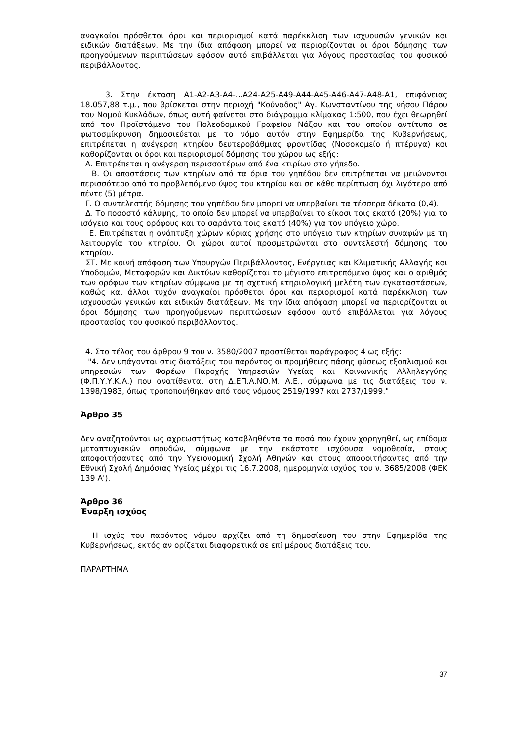αναγκαίοι πρόσθετοι όροι και περιορισμοί κατά παρέκκλιση των ισχυουσών γενικών και ειδικών διατάξεων. Με την ίδια απόφαση μπορεί να περιορίζονται οι όροι δόμησης των προηγούμενων περιπτώσεων εφόσον αυτό επιβάλλεται για λόγους προστασίας του φυσικού περιβάλλοντος.
3. Στην έκταση Α1-Α2-Α3-Α4-...Α24-Α25-Α49-Α44-Α45-Α46-Α47-Α48-Α1, επιφάνειας 18.057,88 τ.μ., που βρίσκεται στην περιοχή "Κούναδος" Αγ. Κωνσταντίνου της νήσου Πάρου του Νομού Κυκλάδων, όπως αυτή φαίνεται στο διάγραμμα κλίμακας 1:500, που έχει θεωρηθεί από τον Προϊστάμενο του Πολεοδομικού Γραφείου Νάξου και του οποίου αντίτυπο σε φωτοσμίκρυνση δημοσιεύεται με το νόμο αυτόν στην Εφημερίδα της Κυβερνήσεως, επιτρέπεται η ανέγερση κτηρίου δευτεροβάθμιας φροντίδας (Νοσοκομείο ή πτέρυγα) και καθορίζονται οι όροι και περιορισμοί δόμησης του χώρου ως εξής:
Α. Επιτρέπεται η ανέγερση περισσοτέρων από ένα κτιρίων στο γήπεδο.
Β. Οι αποστάσεις των κτηρίων από τα όρια του γηπέδου δεν επιτρέπεται να μειώνονται περισσότερο από το προβλεπόμενο ύψος του κτηρίου και σε κάθε περίπτωση όχι λιγότερο από πέντε (5) μέτρα.
Γ. Ο συντελεστής δόμησης του γηπέδου δεν μπορεί να υπερβαίνει τα τέσσερα δέκατα (0,4).
Δ. Το ποσοστό κάλυψης, το οποίο δεν μπορεί να υπερβαίνει το είκοσι τοις εκατό (20%) για το ισόγειο και τους ορόφους και το σαράντα τοις εκατό (40%) για τον υπόγειο χώρο.
Ε. Επιτρέπεται η ανάπτυξη χώρων κύριας χρήσης στο υπόγειο των κτηρίων συναφών με τη λειτουργία του κτηρίου. Οι χώροι αυτοί προσμετρώνται στο συντελεστή δόμησης του κτηρίου.
ΣΤ. Με κοινή απόφαση των Υπουργών Περιβάλλοντος, Ενέργειας και Κλιματικής Αλλαγής και Υποδομών, Μεταφορών και Δικτύων καθορίζεται το μέγιστο επιτρεπόμενο ύψος και ο αριθμός των ορόφων των κτηρίων σύμφωνα με τη σχετική κτηριολογική μελέτη των εγκαταστάσεων, καθώς και άλλοι τυχόν αναγκαίοι πρόσθετοι όροι και περιορισμοί κατά παρέκκλιση των ισχυουσών γενικών και ειδικών διατάξεων. Με την ίδια απόφαση μπορεί να περιορίζονται οι όροι δόμησης των προηγούμενων περιπτώσεων εφόσον αυτό επιβάλλεται για λόγους προστασίας του φυσικού περιβάλλοντος.
4. Στο τέλος του άρθρου 9 του ν. 3580/2007 προστίθεται παράγραφος 4 ως εξής:
"4. Δεν υπάγονται στις διατάξεις του παρόντος οι προμήθειες πάσης φύσεως εξοπλισμού και υπηρεσιών των Φορέων Παροχής Υπηρεσιών Υγείας και Κοινωνικής Αλληλεγγύης (Φ.Π.Υ.Υ.Κ.Α.) που ανατίθενται στη Δ.ΕΠ.Α.ΝΟ.Μ. Α.Ε., σύμφωνα με τις διατάξεις του ν. 1398/1983, όπως τροποποιήθηκαν από τους νόμους 2519/1997 και 2737/1999."
Άρθρο 35
Δεν αναζητούνται ως αχρεωστήτως καταβληθέντα τα ποσά που έχουν χορηγηθεί, ως επίδομα μεταπτυχιακών σπουδών, σύμφωνα με την εκάστοτε ισχύουσα νομοθεσία, στους αποφοιτήσαντες από την Υγειονομική Σχολή Αθηνών και στους αποφοιτήσαντες από την Εθνική Σχολή Δημόσιας Υγείας μέχρι τις 16.7.2008, ημερομηνία ισχύος του ν. 3685/2008 (ΦΕΚ 139 Α').
Άρθρο 36
Έναρξη ισχύος
Η ισχύς του παρόντος νόμου αρχίζει από τη δημοσίευση του στην Εφημερίδα της Κυβερνήσεως, εκτός αν ορίζεται διαφορετικά σε επί μέρους διατάξεις του.
ΠΑΡΑΡΤΗΜΑ
37